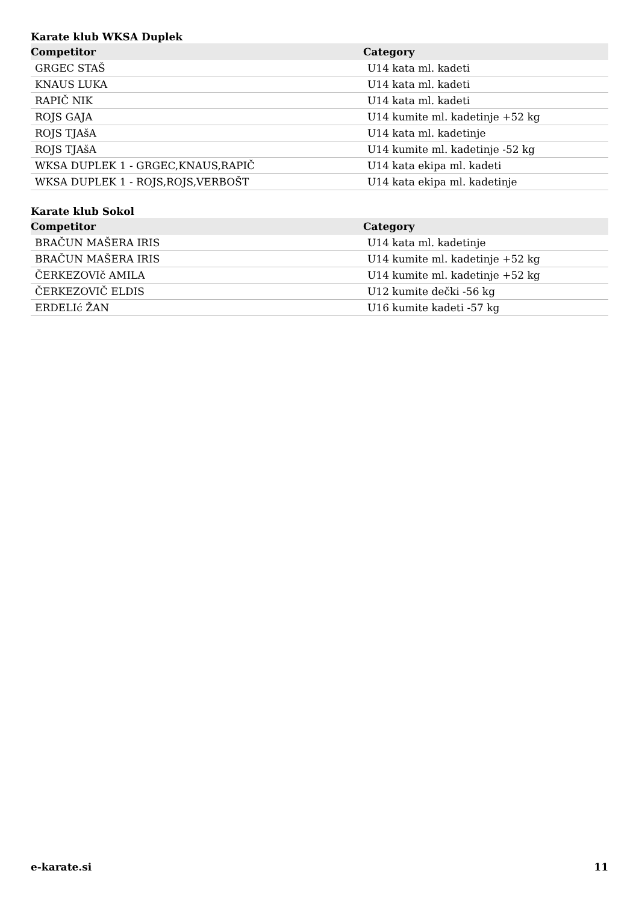Karate klub WKSA Duplek
| Competitor | Category |
| --- | --- |
| GRGEC STAŠ | U14 kata ml. kadeti |
| KNAUS LUKA | U14 kata ml. kadeti |
| RAPIČ NIK | U14 kata ml. kadeti |
| ROJS GAJA | U14 kumite ml. kadetinje +52 kg |
| ROJS TJAšA | U14 kata ml. kadetinje |
| ROJS TJAšA | U14 kumite ml. kadetinje -52 kg |
| WKSA DUPLEK 1 - GRGEC,KNAUS,RAPIČ | U14 kata ekipa ml. kadeti |
| WKSA DUPLEK 1 - ROJS,ROJS,VERBOŠT | U14 kata ekipa ml. kadetinje |
Karate klub Sokol
| Competitor | Category |
| --- | --- |
| BRAČUN MAŠERA IRIS | U14 kata ml. kadetinje |
| BRAČUN MAŠERA IRIS | U14 kumite ml. kadetinje +52 kg |
| ČERKEZOVIč AMILA | U14 kumite ml. kadetinje +52 kg |
| ČERKEZOVIČ ELDIS | U12 kumite dečki -56 kg |
| ERDELIć ŽAN | U16 kumite kadeti -57 kg |
e-karate.si 11